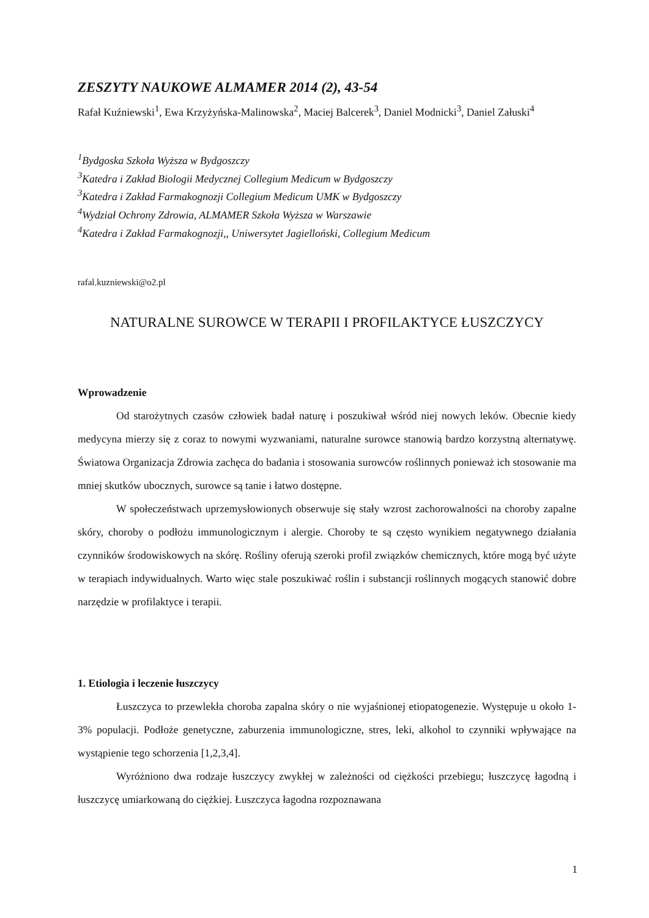ZESZYTY NAUKOWE ALMAMER 2014 (2), 43-54
Rafał Kuźniewski<sup>1</sup>, Ewa Krzyżyńska-Malinowska<sup>2</sup>, Maciej Balcerek<sup>3</sup>, Daniel Modnicki<sup>3</sup>, Daniel Załuski<sup>4</sup>
<sup>1</sup> Bydgoska Szkoła Wyższa w Bydgoszczy
<sup>3</sup> Katedra i Zakład Biologii Medycznej Collegium Medicum w Bydgoszczy
<sup>3</sup> Katedra i Zakład Farmakognozji Collegium Medicum UMK w Bydgoszczy
<sup>4</sup> Wydział Ochrony Zdrowia, ALMAMER Szkoła Wyższa w Warszawie
<sup>4</sup> Katedra i Zakład Farmakognozji,, Uniwersytet Jagielloński, Collegium Medicum
rafal.kuzniewski@o2.pl
NATURALNE SUROWCE W TERAPII I PROFILAKTYCE ŁUSZCZYCY
Wprowadzenie
Od starożytnych czasów człowiek badał naturę i poszukiwał wśród niej nowych leków. Obecnie kiedy medycyna mierzy się z coraz to nowymi wyzwaniami, naturalne surowce stanowią bardzo korzystną alternatywę. Światowa Organizacja Zdrowia zachęca do badania i stosowania surowców roślinnych ponieważ ich stosowanie ma mniej skutków ubocznych, surowce są tanie i łatwo dostępne.
W społeczeństwach uprzemysłowionych obserwuje się stały wzrost zachorowalności na choroby zapalne skóry, choroby o podłożu immunologicznym i alergie. Choroby te są często wynikiem negatywnego działania czynników środowiskowych na skórę. Rośliny oferują szeroki profil związków chemicznych, które mogą być użyte w terapiach indywidualnych. Warto więc stale poszukiwać roślin i substancji roślinnych mogących stanowić dobre narzędzie w profilaktyce i terapii.
1. Etiologia i leczenie łuszczycy
Łuszczyca to przewlekła choroba zapalna skóry o nie wyjaśnionej etiopatogenezie. Występuje u około 1-3% populacji. Podłoże genetyczne, zaburzenia immunologiczne, stres, leki, alkohol to czynniki wpływające na wystąpienie tego schorzenia [1,2,3,4].
Wyróżniono dwa rodzaje łuszczycy zwykłej w zależności od ciężkości przebiegu; łuszczycę łagodną i łuszczycę umiarkowaną do ciężkiej. Łuszczyca łagodna rozpoznawana
1